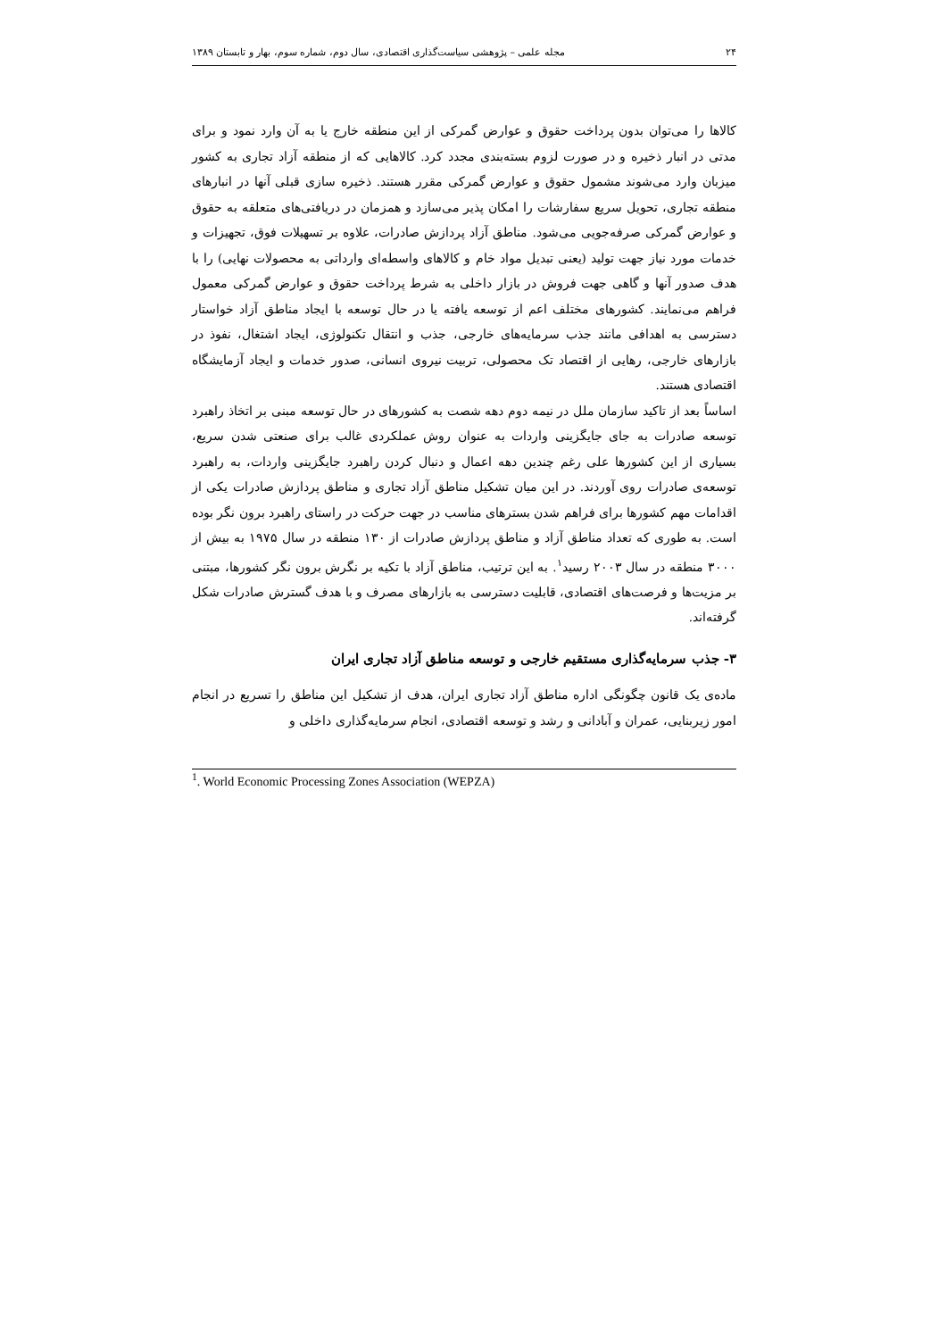۲۴ مجله علمی – پژوهشی سیاست‌گذاری اقتصادی، سال دوم، شماره سوم، بهار و تابستان ۱۳۸۹
کالاها را می‌توان بدون پرداخت حقوق و عوارض گمرکی از این منطقه خارج یا به آن وارد نمود و برای مدتی در انبار ذخیره و در صورت لزوم بسته‌بندی مجدد کرد. کالاهایی که از منطقه آزاد تجاری به کشور میزبان وارد می‌شوند مشمول حقوق و عوارض گمرکی مقرر هستند. ذخیره سازی قبلی آنها در انبارهای منطقه تجاری، تحویل سریع سفارشات را امکان پذیر می‌سازد و همزمان در دریافتی‌های متعلقه به حقوق و عوارض گمرکی صرفه‌جویی می‌شود. مناطق آزاد پردازش صادرات، علاوه بر تسهیلات فوق، تجهیزات و خدمات مورد نیاز جهت تولید (یعنی تبدیل مواد خام و کالاهای واسطه‌ای وارداتی به محصولات نهایی) را با هدف صدور آنها و گاهی جهت فروش در بازار داخلی به شرط پرداخت حقوق و عوارض گمرکی معمول فراهم می‌نمایند. کشورهای مختلف اعم از توسعه یافته یا در حال توسعه با ایجاد مناطق آزاد خواستار دسترسی به اهدافی مانند جذب سرمایه‌های خارجی، جذب و انتقال تکنولوژی، ایجاد اشتغال، نفوذ در بازارهای خارجی، رهایی از اقتصاد تک محصولی، تربیت نیروی انسانی، صدور خدمات و ایجاد آزمایشگاه اقتصادی هستند.
اساساً بعد از تاکید سازمان ملل در نیمه دوم دهه شصت به کشورهای در حال توسعه مبنی بر اتخاذ راهبرد توسعه صادرات به جای جایگزینی واردات به عنوان روش عملکردی غالب برای صنعتی شدن سریع، بسیاری از این کشورها علی رغم چندین دهه اعمال و دنبال کردن راهبرد جایگزینی واردات، به راهبرد توسعه‌ی صادرات روی آوردند. در این میان تشکیل مناطق آزاد تجاری و مناطق پردازش صادرات یکی از اقدامات مهم کشورها برای فراهم شدن بسترهای مناسب در جهت حرکت در راستای راهبرد برون نگر بوده است. به طوری که تعداد مناطق آزاد و مناطق پردازش صادرات از ۱۳۰ منطقه در سال ۱۹۷۵ به بیش از ۳۰۰۰ منطقه در سال ۲۰۰۳ رسید<sup>۱</sup>. به این ترتیب، مناطق آزاد با تکیه بر نگرش برون نگر کشورها، مبتنی بر مزیت‌ها و فرصت‌های اقتصادی، قابلیت دسترسی به بازارهای مصرف و با هدف گسترش صادرات شکل گرفته‌اند.
۳- جذب سرمایه‌گذاری مستقیم خارجی و توسعه مناطق آزاد تجاری ایران
ماده‌ی یک قانون چگونگی اداره مناطق آزاد تجاری ایران، هدف از تشکیل این مناطق را تسریع در انجام امور زیربنایی، عمران و آبادانی و رشد و توسعه اقتصادی، انجام سرمایه‌گذاری داخلی و
<sup>1</sup>. World Economic Processing Zones Association (WEPZA)